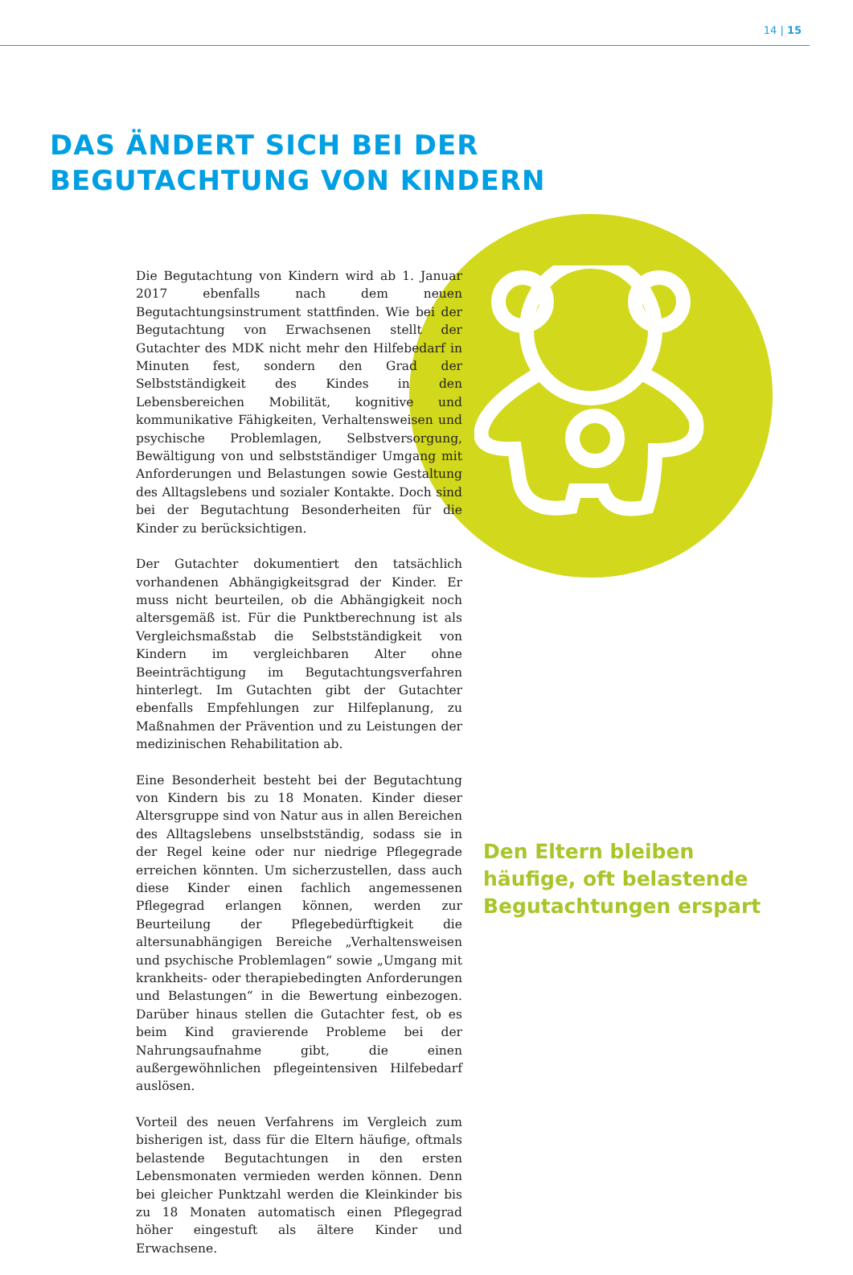14 | 15
DAS ÄNDERT SICH BEI DER
BEGUTACHTUNG VON KINDERN
Die Begutachtung von Kindern wird ab 1. Januar 2017 ebenfalls nach dem neuen Begutachtungsinstrument stattfinden. Wie bei der Begutachtung von Erwachsenen stellt der Gutachter des MDK nicht mehr den Hilfebedarf in Minuten fest, sondern den Grad der Selbstständigkeit des Kindes in den Lebensbereichen Mobilität, kognitive und kommunikative Fähigkeiten, Verhaltensweisen und psychische Problemlagen, Selbstversorgung, Bewältigung von und selbstständiger Umgang mit Anforderungen und Belastungen sowie Gestaltung des Alltagslebens und sozialer Kontakte. Doch sind bei der Begutachtung Besonderheiten für die Kinder zu berücksichtigen.
Der Gutachter dokumentiert den tatsächlich vorhandenen Abhängigkeitsgrad der Kinder. Er muss nicht beurteilen, ob die Abhängigkeit noch altersgemäß ist. Für die Punktberechnung ist als Vergleichsmaßstab die Selbstständigkeit von Kindern im vergleichbaren Alter ohne Beeinträchtigung im Begutachtungsverfahren hinterlegt. Im Gutachten gibt der Gutachter ebenfalls Empfehlungen zur Hilfeplanung, zu Maßnahmen der Prävention und zu Leistungen der medizinischen Rehabilitation ab.
Eine Besonderheit besteht bei der Begutachtung von Kindern bis zu 18 Monaten. Kinder dieser Altersgruppe sind von Natur aus in allen Bereichen des Alltagslebens unselbstständig, sodass sie in der Regel keine oder nur niedrige Pflegegrade erreichen könnten. Um sicherzustellen, dass auch diese Kinder einen fachlich angemessenen Pflegegrad erlangen können, werden zur Beurteilung der Pflegebedürftigkeit die altersunabhängigen Bereiche „Verhaltensweisen und psychische Problemlagen“ sowie „Umgang mit krankheits- oder therapiebedingten Anforderungen und Belastungen“ in die Bewertung einbezogen. Darüber hinaus stellen die Gutachter fest, ob es beim Kind gravierende Probleme bei der Nahrungsaufnahme gibt, die einen außergewöhnlichen pflegeintensiven Hilfebedarf auslösen.
Vorteil des neuen Verfahrens im Vergleich zum bisherigen ist, dass für die Eltern häufige, oftmals belastende Begutachtungen in den ersten Lebensmonaten vermieden werden können. Denn bei gleicher Punktzahl werden die Kleinkinder bis zu 18 Monaten automatisch einen Pflegegrad höher eingestuft als ältere Kinder und Erwachsene.
Den Eltern bleiben
häufige, oft belastende
Begutachtungen erspart